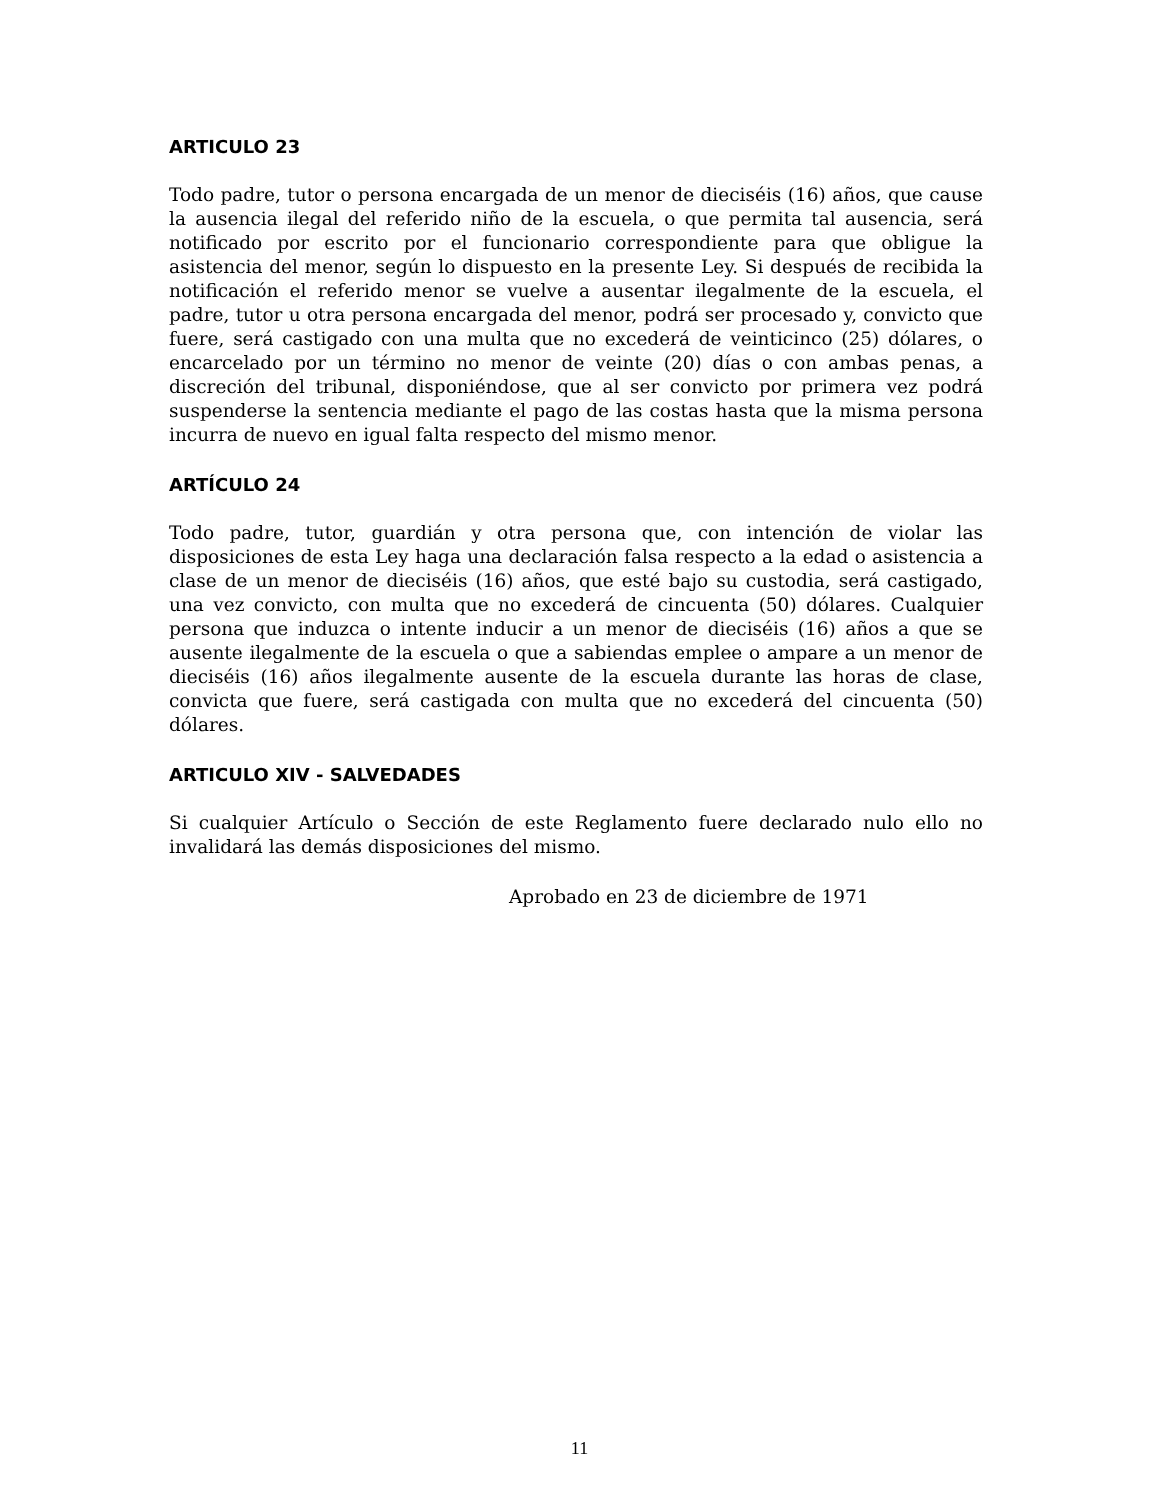ARTICULO 23
Todo padre, tutor o persona encargada de un menor de dieciséis (16) años, que cause la ausencia ilegal del referido niño de la escuela, o que permita tal ausencia, será notificado por escrito por el funcionario correspondiente para que obligue la asistencia del menor, según lo dispuesto en la presente Ley. Si después de recibida la notificación el referido menor se vuelve a ausentar ilegalmente de la escuela, el padre, tutor u otra persona encargada del menor, podrá ser procesado y, convicto que fuere, será castigado con una multa que no excederá de veinticinco (25) dólares, o encarcelado por un término no menor de veinte (20) días o con ambas penas, a discreción del tribunal, disponiéndose, que al ser convicto por primera vez podrá suspenderse la sentencia mediante el pago de las costas hasta que la misma persona incurra de nuevo en igual falta respecto del mismo menor.
ARTÍCULO 24
Todo padre, tutor, guardián y otra persona que, con intención de violar las disposiciones de esta Ley haga una declaración falsa respecto a la edad o asistencia a clase de un menor de dieciséis (16) años, que esté bajo su custodia, será castigado, una vez convicto, con multa que no excederá de cincuenta (50) dólares. Cualquier persona que induzca o intente inducir a un menor de dieciséis (16) años a que se ausente ilegalmente de la escuela o que a sabiendas emplee o ampare a un menor de dieciséis (16) años ilegalmente ausente de la escuela durante las horas de clase, convicta que fuere, será castigada con multa que no excederá del cincuenta (50) dólares.
ARTICULO XIV - SALVEDADES
Si cualquier Artículo o Sección de este Reglamento fuere declarado nulo ello no invalidará las demás disposiciones del mismo.
Aprobado en 23 de diciembre de 1971
11